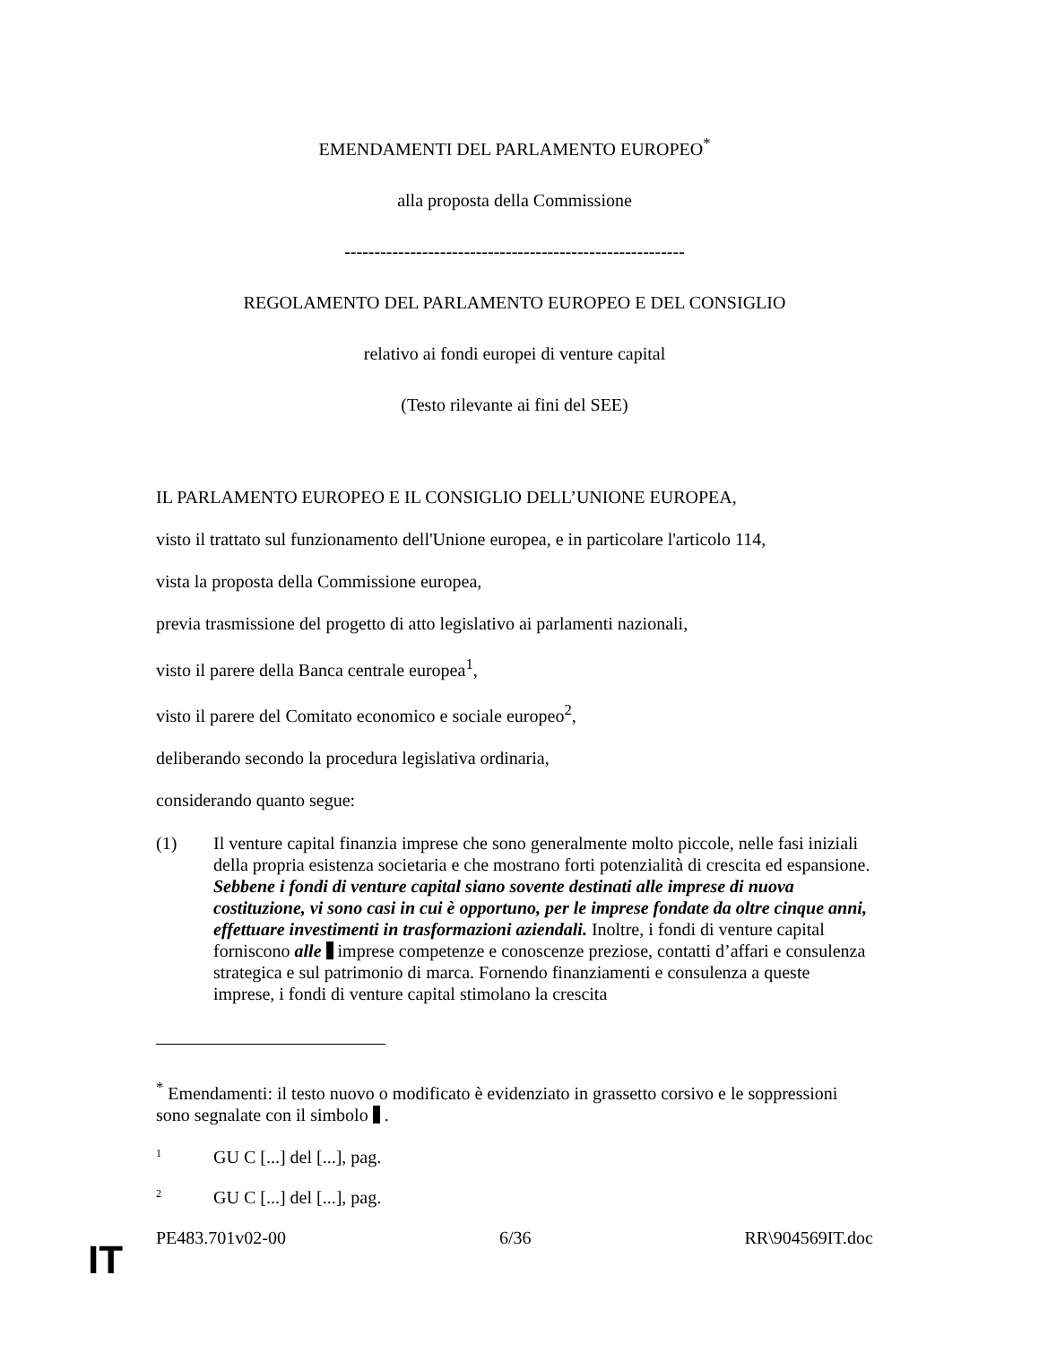EMENDAMENTI DEL PARLAMENTO EUROPEO<sup>*</sup>
alla proposta della Commissione
---------------------------------------------------------
REGOLAMENTO DEL PARLAMENTO EUROPEO E DEL CONSIGLIO
relativo ai fondi europei di venture capital
(Testo rilevante ai fini del SEE)
IL PARLAMENTO EUROPEO E IL CONSIGLIO DELL’UNIONE EUROPEA,
visto il trattato sul funzionamento dell'Unione europea, e in particolare l'articolo 114,
vista la proposta della Commissione europea,
previa trasmissione del progetto di atto legislativo ai parlamenti nazionali,
visto il parere della Banca centrale europea<sup>1</sup>,
visto il parere del Comitato economico e sociale europeo<sup>2</sup>,
deliberando secondo la procedura legislativa ordinaria,
considerando quanto segue:
(1) Il venture capital finanzia imprese che sono generalmente molto piccole, nelle fasi iniziali della propria esistenza societaria e che mostrano forti potenzialità di crescita ed espansione. Sebbene i fondi di venture capital siano sovente destinati alle imprese di nuova costituzione, vi sono casi in cui è opportuno, per le imprese fondate da oltre cinque anni, effettuare investimenti in trasformazioni aziendali. Inoltre, i fondi di venture capital forniscono alle imprese competenze e conoscenze preziose, contatti d’affari e consulenza strategica e sul patrimonio di marca. Fornendo finanziamenti e consulenza a queste imprese, i fondi di venture capital stimolano la crescita
<sup>*</sup> Emendamenti: il testo nuovo o modificato è evidenziato in grassetto corsivo e le soppressioni sono segnalate con il simbolo .
1 GU C [...] del [...], pag.
2 GU C [...] del [...], pag.
PE483.701v02-00 6/36 RR\904569IT.doc
IT